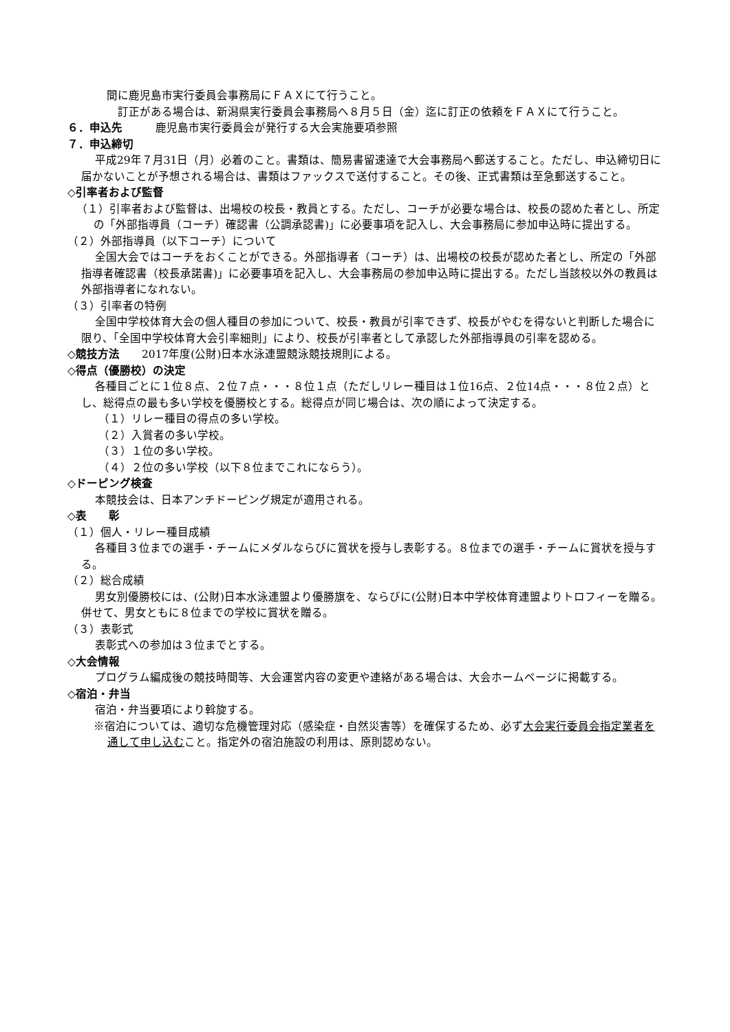間に鹿児島市実行委員会事務局にＦＡＸにて行うこと。
　訂正がある場合は、新潟県実行委員会事務局へ８月５日（金）迄に訂正の依頼をＦＡＸにて行うこと。
６．申込先　　　鹿児島市実行委員会が発行する大会実施要項参照
７．申込締切
平成29年７月31日（月）必着のこと。書類は、簡易書留速達で大会事務局へ郵送すること。ただし、申込締切日に届かないことが予想される場合は、書類はファックスで送付すること。その後、正式書類は至急郵送すること。
◇引率者および監督
（１）引率者および監督は、出場校の校長・教員とする。ただし、コーチが必要な場合は、校長の認めた者とし、所定の「外部指導員（コーチ）確認書（公調承認書)」に必要事項を記入し、大会事務局に参加申込時に提出する。
（２）外部指導員（以下コーチ）について
全国大会ではコーチをおくことができる。外部指導者（コーチ）は、出場校の校長が認めた者とし、所定の「外部指導者確認書（校長承諾書)」に必要事項を記入し、大会事務局の参加申込時に提出する。ただし当該校以外の教員は外部指導者になれない。
（３）引率者の特例
全国中学校体育大会の個人種目の参加について、校長・教員が引率できず、校長がやむを得ないと判断した場合に限り、「全国中学校体育大会引率細則」により、校長が引率者として承認した外部指導員の引率を認める。
◇競技方法　　2017年度(公財)日本水泳連盟競泳競技規則による。
◇得点（優勝校）の決定
各種目ごとに１位８点、２位７点・・・８位１点（ただしリレー種目は１位16点、２位14点・・・８位２点）とし、総得点の最も多い学校を優勝校とする。総得点が同じ場合は、次の順によって決定する。
（１）リレー種目の得点の多い学校。
（２）入賞者の多い学校。
（３）１位の多い学校。
（４）２位の多い学校（以下８位までこれにならう）。
◇ドーピング検査
本競技会は、日本アンチドーピング規定が適用される。
◇表　　彰
（１）個人・リレー種目成績
各種目３位までの選手・チームにメダルならびに賞状を授与し表彰する。８位までの選手・チームに賞状を授与する。
（２）総合成績
男女別優勝校には、(公財)日本水泳連盟より優勝旗を、ならびに(公財)日本中学校体育連盟よりトロフィーを贈る。併せて、男女ともに８位までの学校に賞状を贈る。
（３）表彰式
表彰式への参加は３位までとする。
◇大会情報
プログラム編成後の競技時間等、大会運営内容の変更や連絡がある場合は、大会ホームページに掲載する。
◇宿泊・弁当
宿泊・弁当要項により斡旋する。
※宿泊については、適切な危機管理対応（感染症・自然災害等）を確保するため、必ず大会実行委員会指定業者を通して申し込むこと。指定外の宿泊施設の利用は、原則認めない。